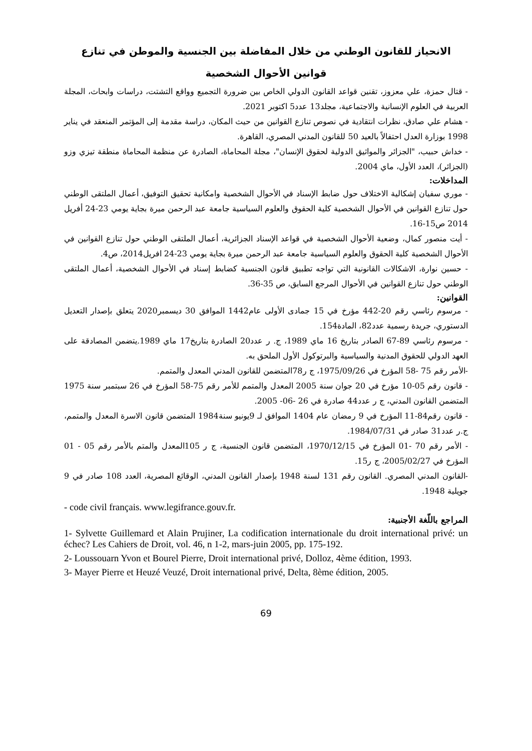الانحياز للقانون الوطني من خلال المفاضلة بين الجنسية والموطن في تنازع قوانين الأحوال الشخصية
- قتال حمزة، علي معزوز، تقنين قواعد القانون الدولي الخاص بين ضرورة التجميع وواقع التشتت، دراسات وابحاث، المجلة العربية في العلوم الإنسانية والاجتماعية، مجلد13 عدد5 اكتوبر 2021.
- هشام علي صادق، نظرات انتقادية في نصوص تنازع القوانين من حيث المكان، دراسة مقدمة إلى المؤتمر المنعقد في يناير 1998 بوزارة العدل احتفالاً بالعيد 50 للقانون المدني المصري، القاهرة.
- خداش حبيب، "الجزائر والمواثيق الدولية لحقوق الإنسان"، مجلة المحاماة، الصادرة عن منظمة المحاماة منطقة تيزي وزو (الجزائر)، العدد الأول، ماي 2004.
المداخلات:
- موري سفيان إشكالية الاختلاف حول ضابط الإسناد في الأحوال الشخصية وامكانية تحقيق التوفيق، أعمال الملتقى الوطني حول تنازع القوانين في الأحوال الشخصية كلية الحقوق والعلوم السياسية جامعة عبد الرحمن ميرة بجاية يومي 23-24 أفريل 2014 ص15-16.
- أيت منصور كمال، وضعية الأحوال الشخصية في قواعد الإسناد الجزائرية، أعمال الملتقى الوطني حول تنازع القوانين في الأحوال الشخصية كلية الحقوق والعلوم السياسية جامعة عبد الرحمن ميرة بجاية يومي 23-24 افريل2014، ص4.
- حسين نوارة، الاشكالات القانونية التي تواجه تطبيق قانون الجنسية كضابط إسناد في الأحوال الشخصية، أعمال الملتقى الوطني حول تنازع القوانين في الأحوال المرجع السابق، ص 35-36.
القوانين:
- مرسوم رئاسي رقم 20-442 مؤرخ في 15 جمادى الأولى عام1442 الموافق 30 ديسمبر2020 يتعلق بإصدار التعديل الدستوري، جريدة رسمية عدد82، المادة154.
- مرسوم رئاسي 89-67 الصادر بتاريخ 16 ماي 1989، ج. ر عدد20 الصادرة بتاريخ17 ماي 1989.يتضمن المصادقة على العهد الدولي للحقوق المدنية والسياسية والبرتوكول الأول الملحق به.
-الأمر رقم 75 -58 المؤرخ في 1975/09/26، ج ر78المتضمن للقانون المدني المعدل والمتمم.
- قانون رقم 05-10 مؤرخ في 20 جوان سنة 2005 المعدل والمتمم للأمر رقم 75-58 المؤرخ في 26 سبتمبر سنة 1975 المتضمن القانون المدني، ج ر عدد44 صادرة في 26 -06- 2005.
- قانون رقم84-11 المؤرخ في 9 رمضان عام 1404 الموافق لـ 9يونيو سنة1984 المتضمن قانون الاسرة المعدل والمتمم، ج.ر عدد31 صادر في 1984/07/31.
- الأمر رقم 70 -01 المؤرخ في 1970/12/15، المتضمن قانون الجنسية، ج ر 105المعدل والمتم بالأمر رقم 05 - 01 المؤرخ في 2005/02/27، ج ر15.
-القانون المدني المصري. القانون رقم 131 لسنة 1948 بإصدار القانون المدني، الوقائع المصرية، العدد 108 صادر في 9 جويلية 1948.
- code civil français. www.legifrance.gouv.fr.
المراجع باللّغة الأجنبية:
1- Sylvette Guillemard et Alain Prujiner, La codification internationale du droit international privé: un échec? Les Cahiers de Droit, vol. 46, n 1-2, mars-juin 2005, pp. 175-192.
2- Loussouarn Yvon et Bourel Pierre, Droit international privé, Dolloz, 4ème édition, 1993.
3- Mayer Pierre et Heuzé Veuzé, Droit international privé, Delta, 8ème édition, 2005.
69